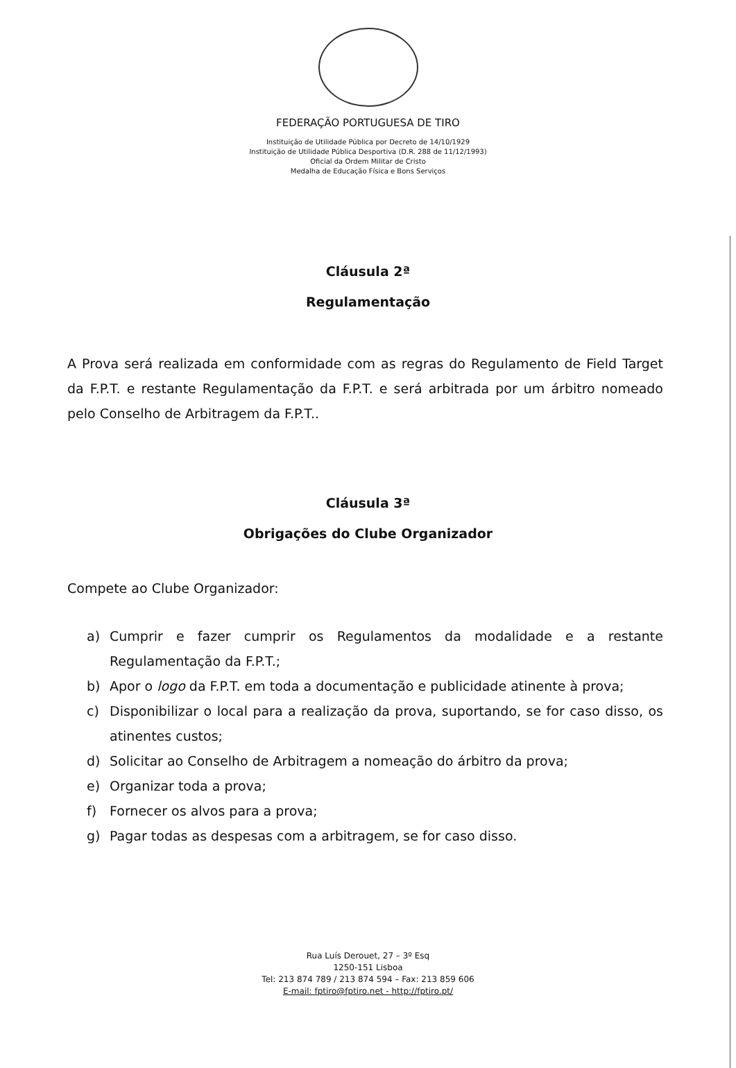FEDERAÇÃO PORTUGUESA DE TIRO
Instituição de Utilidade Pública por Decreto de 14/10/1929
Instituição de Utilidade Pública Desportiva (D.R. 288 de 11/12/1993)
Oficial da Ordem Militar de Cristo
Medalha de Educação Física e Bons Serviços
Cláusula 2ª
Regulamentação
A Prova será realizada em conformidade com as regras do Regulamento de Field Target da F.P.T. e restante Regulamentação da F.P.T. e será arbitrada por um árbitro nomeado pelo Conselho de Arbitragem da F.P.T..
Cláusula 3ª
Obrigações do Clube Organizador
Compete ao Clube Organizador:
a) Cumprir e fazer cumprir os Regulamentos da modalidade e a restante Regulamentação da F.P.T.;
b) Apor o logo da F.P.T. em toda a documentação e publicidade atinente à prova;
c) Disponibilizar o local para a realização da prova, suportando, se for caso disso, os atinentes custos;
d) Solicitar ao Conselho de Arbitragem a nomeação do árbitro da prova;
e) Organizar toda a prova;
f) Fornecer os alvos para a prova;
g) Pagar todas as despesas com a arbitragem, se for caso disso.
Rua Luís Derouet, 27 – 3º Esq
1250-151 Lisboa
Tel: 213 874 789 / 213 874 594 – Fax: 213 859 606
E-mail: fptiro@fptiro.net - http://fptiro.pt/